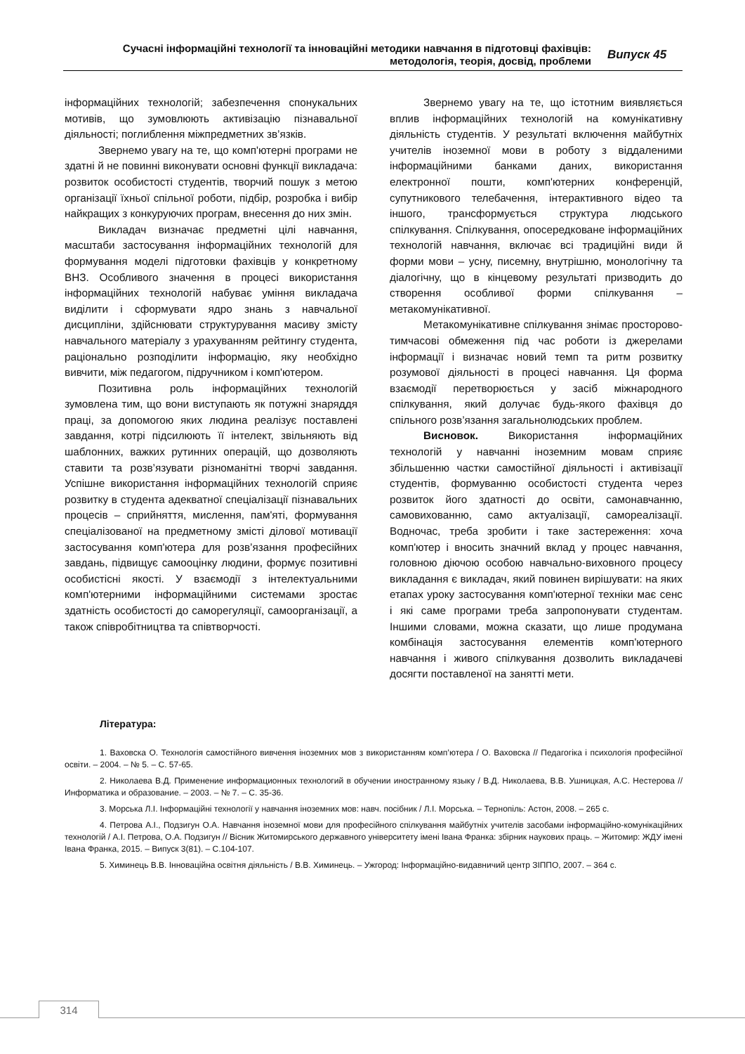Сучасні інформаційні технології та інноваційні методики навчання в підготовці фахівців:
методологія, теорія, досвід, проблеми
Випуск 45
інформаційних технологій; забезпечення спонукальних мотивів, що зумовлюють активізацію пізнавальної діяльності; поглиблення міжпредметних зв’язків.
Звернемо увагу на те, що комп'ютерні програми не здатні й не повинні виконувати основні функції викладача: розвиток особистості студентів, творчий пошук з метою організації їхньої спільної роботи, підбір, розробка і вибір найкращих з конкуруючих програм, внесення до них змін.
Викладач визначає предметні цілі навчання, масштаби застосування інформаційних технологій для формування моделі підготовки фахівців у конкретному ВНЗ. Особливого значення в процесі використання інформаційних технологій набуває уміння викладача виділити і сформувати ядро знань з навчальної дисципліни, здійснювати структурування масиву змісту навчального матеріалу з урахуванням рейтингу студента, раціонально розподілити інформацію, яку необхідно вивчити, між педагогом, підручником і комп'ютером.
Позитивна роль інформаційних технологій зумовлена тим, що вони виступають як потужні знаряддя праці, за допомогою яких людина реалізує поставлені завдання, котрі підсилюють її інтелект, звільняють від шаблонних, важких рутинних операцій, що дозволяють ставити та розв’язувати різноманітні творчі завдання. Успішне використання інформаційних технологій сприяє розвитку в студента адекватної спеціалізації пізнавальних процесів – сприйняття, мислення, пам'яті, формування спеціалізованої на предметному змісті ділової мотивації застосування комп'ютера для розв’язання професійних завдань, підвищує самооцінку людини, формує позитивні особистісні якості. У взаємодії з інтелектуальними комп'ютерними інформаційними системами зростає здатність особистості до саморегуляції, самоорганізації, а також співробітництва та співтворчості.
Звернемо увагу на те, що істотним виявляється вплив інформаційних технологій на комунікативну діяльність студентів. У результаті включення майбутніх учителів іноземної мови в роботу з віддаленими інформаційними банками даних, використання електронної пошти, комп'ютерних конференцій, супутникового телебачення, інтерактивного відео та іншого, трансформується структура людського спілкування. Спілкування, опосередковане інформаційних технологій навчання, включає всі традиційні види й форми мови – усну, писемну, внутрішню, монологічну та діалогічну, що в кінцевому результаті призводить до створення особливої форми спілкування – метакомунікативної.
Метакомунікативне спілкування знімає просторово-тимчасові обмеження під час роботи із джерелами інформації і визначає новий темп та ритм розвитку розумової діяльності в процесі навчання. Ця форма взаємодії перетворюється у засіб міжнародного спілкування, який долучає будь-якого фахівця до спільного розв’язання загальнолюдських проблем.
Висновок. Використання інформаційних технологій у навчанні іноземним мовам сприяє збільшенню частки самостійної діяльності і активізації студентів, формуванню особистості студента через розвиток його здатності до освіти, самонавчанню, самовихованню, само актуалізації, самореалізації. Водночас, треба зробити і таке застереження: хоча комп'ютер і вносить значний вклад у процес навчання, головною діючою особою навчально-виховного процесу викладання є викладач, який повинен вирішувати: на яких етапах уроку застосування комп'ютерної техніки має сенс і які саме програми треба запропонувати студентам. Іншими словами, можна сказати, що лише продумана комбінація застосування елементів комп'ютерного навчання і живого спілкування дозволить викладачеві досягти поставленої на занятті мети.
Література:
1. Ваховска О. Технологія самостійного вивчення іноземних мов з використанням комп’ютера / О. Ваховска // Педагогіка і психологія професійної освіти. – 2004. – № 5. – С. 57-65.
2. Николаева В.Д. Применение информационных технологий в обучении иностранному языку / В.Д. Николаева, В.В. Ушницкая, А.С. Нестерова // Информатика и образование. – 2003. – № 7. – С. 35-36.
3. Морська Л.І. Інформаційні технології у навчання іноземних мов: навч. посібник / Л.І. Морська. – Тернопіль: Астон, 2008. – 265 с.
4. Петрова А.І., Подзигун О.А. Навчання іноземної мови для професійного спілкування майбутніх учителів засобами інформаційно-комунікаційних технологій / А.І. Петрова, О.А. Подзигун // Вісник Житомирського державного університету імені Івана Франка: збірник наукових праць. – Житомир: ЖДУ імені Івана Франка, 2015. – Випуск 3(81). – С.104-107.
5. Химинець В.В. Інноваційна освітня діяльність / В.В. Химинець. – Ужгород: Інформаційно-видавничий центр ЗІППО, 2007. – 364 с.
314